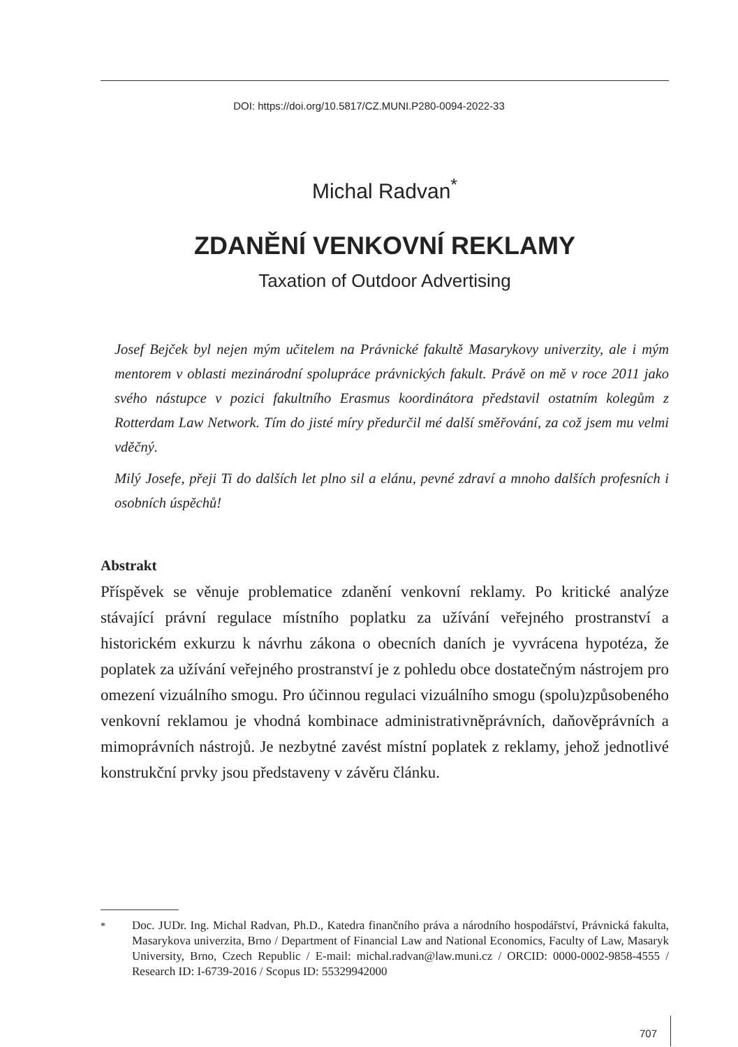DOI: https://doi.org/10.5817/CZ.MUNI.P280-0094-2022-33
Michal Radvan<sup>*</sup>
ZDANĚNÍ VENKOVNÍ REKLAMY
Taxation of Outdoor Advertising
Josef Bejček byl nejen mým učitelem na Právnické fakultě Masarykovy univerzity, ale i mým mentorem v oblasti mezinárodní spolupráce právnických fakult. Právě on mě v roce 2011 jako svého nástupce v pozici fakultního Erasmus koordinátora představil ostatním kolegům z Rotterdam Law Network. Tím do jisté míry předurčil mé další směřování, za což jsem mu velmi vděčný.
Milý Josefe, přeji Ti do dalších let plno sil a elánu, pevné zdraví a mnoho dalších profesních i osobních úspěchů!
Abstrakt
Příspěvek se věnuje problematice zdanění venkovní reklamy. Po kritické analýze stávající právní regulace místního poplatku za užívání veřejného prostranství a historickém exkurzu k návrhu zákona o obecních daních je vyvrácena hypotéza, že poplatek za užívání veřejného prostranství je z pohledu obce dostatečným nástrojem pro omezení vizuálního smogu. Pro účinnou regulaci vizuálního smogu (spolu)způsobeného venkovní reklamou je vhodná kombinace administrativněprávních, daňověprávních a mimoprávních nástrojů. Je nezbytné zavést místní poplatek z reklamy, jehož jednotlivé konstrukční prvky jsou představeny v závěru článku.
<sup>*</sup> Doc. JUDr. Ing. Michal Radvan, Ph.D., Katedra finančního práva a národního hospodářství, Právnická fakulta, Masarykova univerzita, Brno / Department of Financial Law and National Economics, Faculty of Law, Masaryk University, Brno, Czech Republic / E-mail: michal.radvan@law.muni.cz / ORCID: 0000-0002-9858-4555 / Research ID: I-6739-2016 / Scopus ID: 55329942000
707